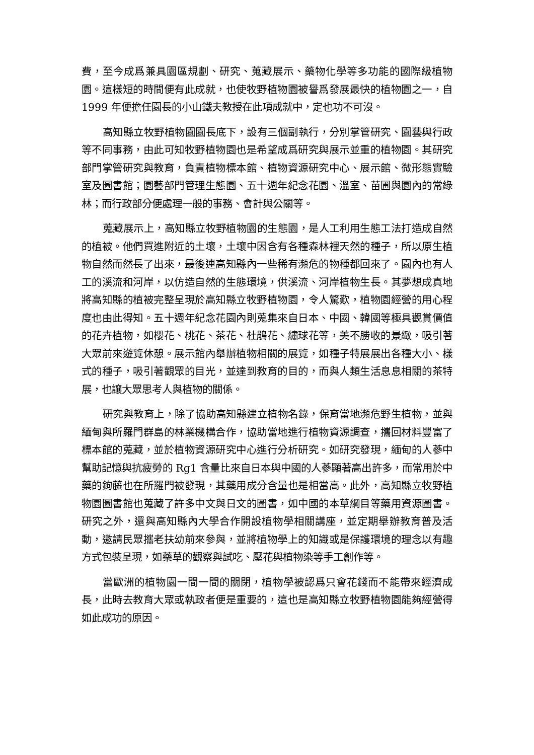費，至今成爲兼具園區規劃、研究、蒐藏展示、藥物化學等多功能的國際級植物園。這樣短的時間便有此成就，也使牧野植物園被譽爲發展最快的植物園之一，自 1999 年便擔任園長的小山鐵夫教授在此項成就中，定也功不可沒。
高知縣立牧野植物園園長底下，設有三個副執行，分別掌管研究、園藝與行政等不同事務，由此可知牧野植物園也是希望成爲研究與展示並重的植物園。其研究部門掌管研究與教育，負責植物標本館、植物資源研究中心、展示館、微形態實驗室及圖書館；園藝部門管理生態園、五十週年紀念花園、溫室、苗圃與園內的常綠林；而行政部分便處理一般的事務、會計與公關等。
蒐藏展示上，高知縣立牧野植物園的生態園，是人工利用生態工法打造成自然的植被。他們買進附近的土壤，土壤中因含有各種森林裡天然的種子，所以原生植物自然而然長了出來，最後連高知縣內一些稀有瀕危的物種都回來了。園內也有人工的溪流和河岸，以仿造自然的生態環境，供溪流、河岸植物生長。其夢想成真地將高知縣的植被完整呈現於高知縣立牧野植物園，令人驚歎，植物園經營的用心程度也由此得知。五十週年紀念花園內則蒐集來自日本、中國、韓國等極具觀賞價值的花卉植物，如櫻花、桃花、茶花、杜鵑花、繡球花等，美不勝收的景緻，吸引著大眾前來遊覽休憩。展示館內舉辦植物相關的展覽，如種子特展展出各種大小、樣式的種子，吸引著觀眾的目光，並達到教育的目的，而與人類生活息息相關的茶特展，也讓大眾思考人與植物的關係。
研究與教育上，除了協助高知縣建立植物名錄，保育當地瀕危野生植物，並與緬甸與所羅門群島的林業機構合作，協助當地進行植物資源調查，攜回材料豐富了標本館的蒐藏，並於植物資源研究中心進行分析研究。如研究發現，緬甸的人蔘中幫助記憶與抗疲勞的 Rg1 含量比來自日本與中國的人蔘顯著高出許多，而常用於中藥的鉤藤也在所羅門被發現，其藥用成分含量也是相當高。此外，高知縣立牧野植物園圖書館也蒐藏了許多中文與日文的圖書，如中國的本草綱目等藥用資源圖書。研究之外，還與高知縣內大學合作開設植物學相關講座，並定期舉辦教育普及活動，邀請民眾攜老扶幼前來參與，並將植物學上的知識或是保護環境的理念以有趣方式包裝呈現，如藥草的觀察與試吃、壓花與植物染等手工創作等。
當歐洲的植物園一間一間的關閉，植物學被認爲只會花錢而不能帶來經濟成長，此時去教育大眾或執政者便是重要的，這也是高知縣立牧野植物園能夠經營得如此成功的原因。